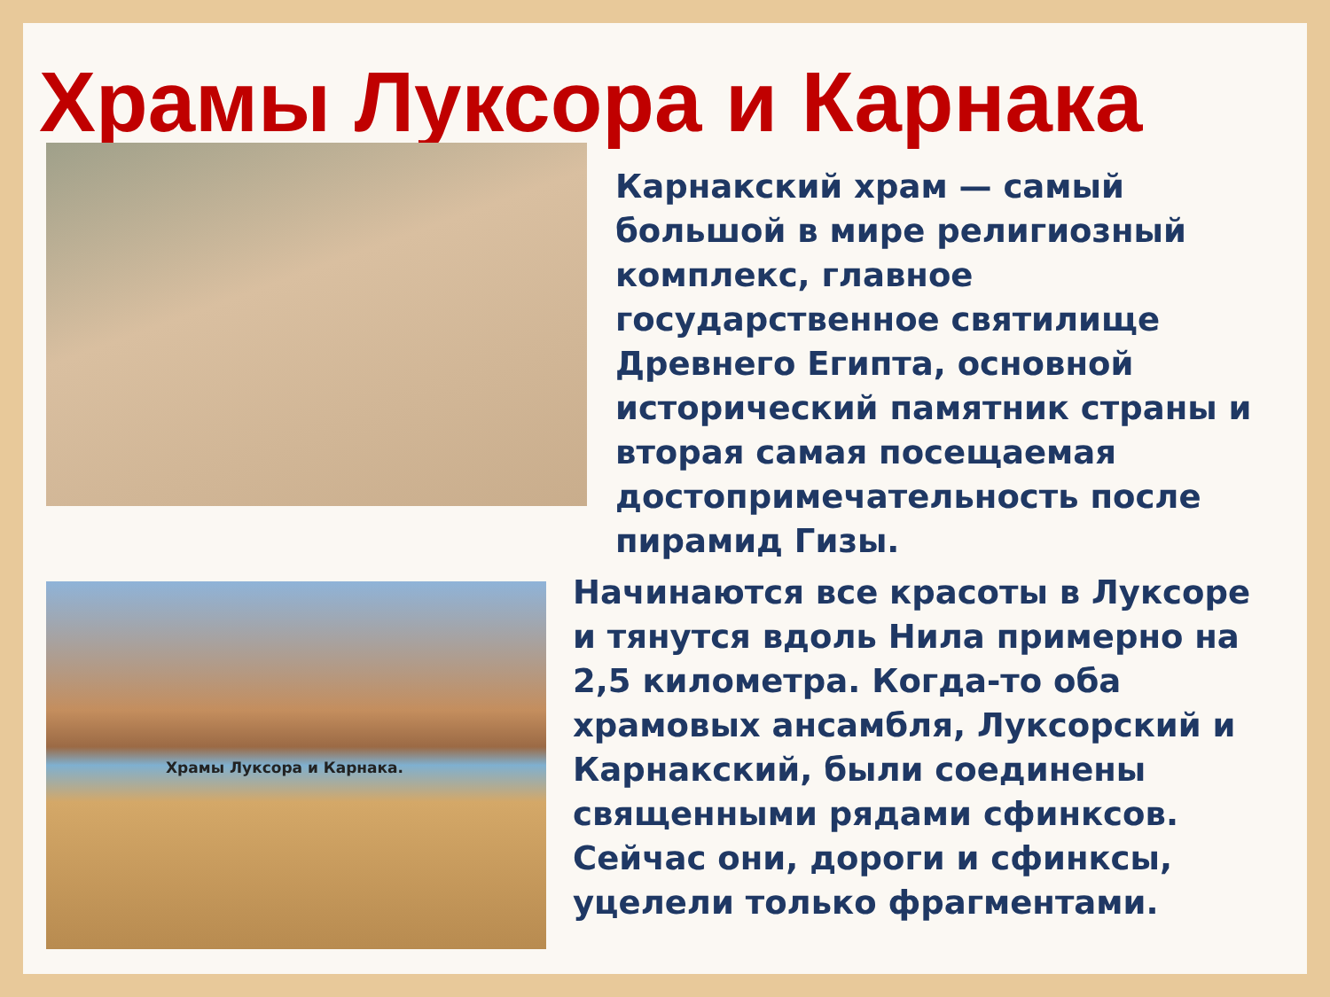Храмы Луксора и Карнака
Карнакский храм — самый большой в мире религиозный комплекс, главное государственное святилище Древнего Египта, основной исторический памятник страны и вторая самая посещаемая достопримечательность после пирамид Гизы.
Храмы Луксора и Карнака.
Начинаются все красоты в Луксоре и тянутся вдоль Нила примерно на 2,5 километра. Когда-то оба храмовых ансамбля, Луксорский и Карнакский, были соединены священными рядами сфинксов. Сейчас они, дороги и сфинксы, уцелели только фрагментами.